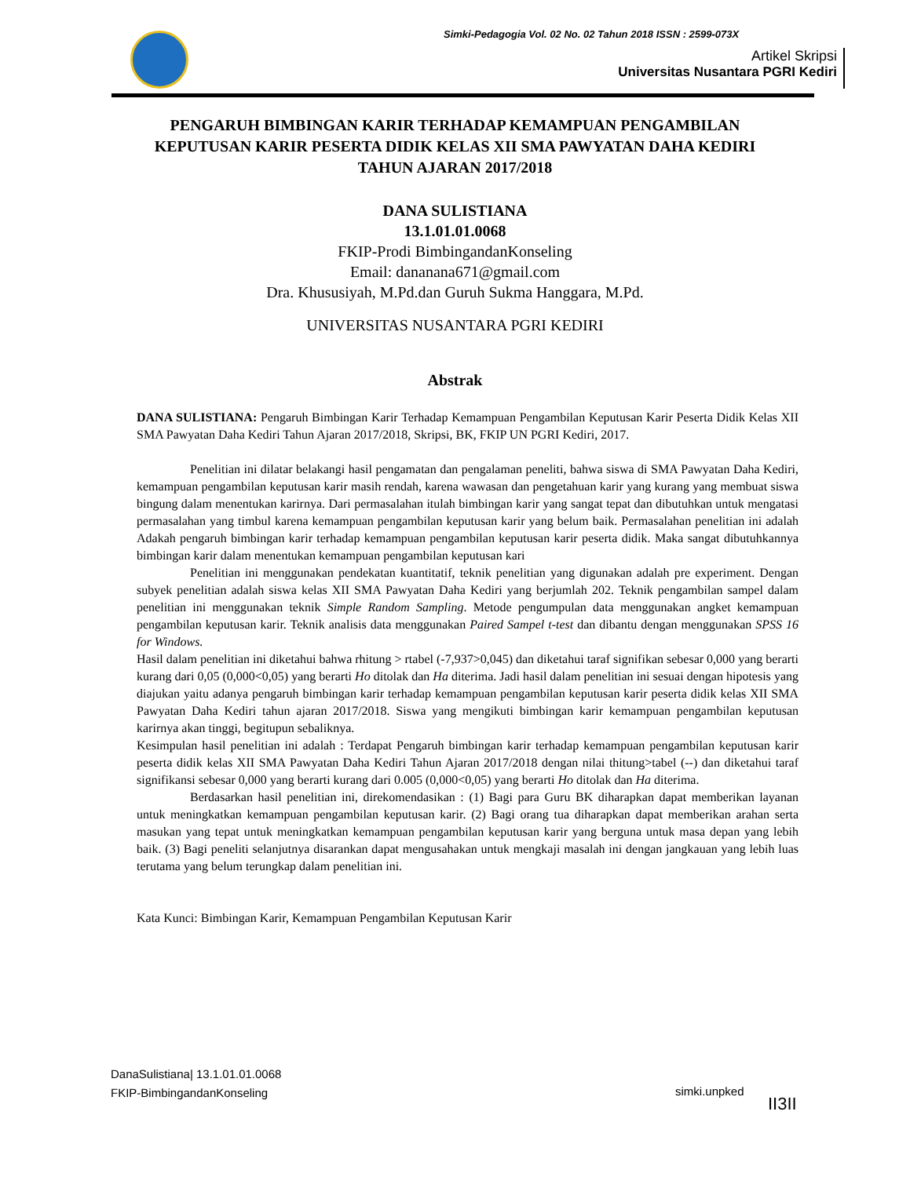Simki-Pedagogia Vol. 02 No. 02 Tahun 2018 ISSN : 2599-073X
Artikel Skripsi
Universitas Nusantara PGRI Kediri
PENGARUH BIMBINGAN KARIR TERHADAP KEMAMPUAN PENGAMBILAN KEPUTUSAN KARIR PESERTA DIDIK KELAS XII SMA PAWYATAN DAHA KEDIRI TAHUN AJARAN 2017/2018
DANA SULISTIANA
13.1.01.01.0068
FKIP-Prodi BimbingandanKonseling
Email: danananа671@gmail.com
Dra. Khususiyah, M.Pd.dan Guruh Sukma Hanggara, M.Pd.
UNIVERSITAS NUSANTARA PGRI KEDIRI
Abstrak
DANA SULISTIANA: Pengaruh Bimbingan Karir Terhadap Kemampuan Pengambilan Keputusan Karir Peserta Didik Kelas XII SMA Pawyatan Daha Kediri Tahun Ajaran 2017/2018, Skripsi, BK, FKIP UN PGRI Kediri, 2017.
Penelitian ini dilatar belakangi hasil pengamatan dan pengalaman peneliti, bahwa siswa di SMA Pawyatan Daha Kediri, kemampuan pengambilan keputusan karir masih rendah, karena wawasan dan pengetahuan karir yang kurang yang membuat siswa bingung dalam menentukan karirnya. Dari permasalahan itulah bimbingan karir yang sangat tepat dan dibutuhkan untuk mengatasi permasalahan yang timbul karena kemampuan pengambilan keputusan karir yang belum baik. Permasalahan penelitian ini adalah Adakah pengaruh bimbingan karir terhadap kemampuan pengambilan keputusan karir peserta didik. Maka sangat dibutuhkannya bimbingan karir dalam menentukan kemampuan pengambilan keputusan kari
Penelitian ini menggunakan pendekatan kuantitatif, teknik penelitian yang digunakan adalah pre experiment. Dengan subyek penelitian adalah siswa kelas XII SMA Pawyatan Daha Kediri yang berjumlah 202. Teknik pengambilan sampel dalam penelitian ini menggunakan teknik Simple Random Sampling. Metode pengumpulan data menggunakan angket kemampuan pengambilan keputusan karir. Teknik analisis data menggunakan Paired Sampel t-test dan dibantu dengan menggunakan SPSS 16 for Windows.
Hasil dalam penelitian ini diketahui bahwa rhitung > rtabel (-7,937>0,045) dan diketahui taraf signifikan sebesar 0,000 yang berarti kurang dari 0,05 (0,000<0,05) yang berarti Ho ditolak dan Ha diterima. Jadi hasil dalam penelitian ini sesuai dengan hipotesis yang diajukan yaitu adanya pengaruh bimbingan karir terhadap kemampuan pengambilan keputusan karir peserta didik kelas XII SMA Pawyatan Daha Kediri tahun ajaran 2017/2018. Siswa yang mengikuti bimbingan karir kemampuan pengambilan keputusan karirnya akan tinggi, begitupun sebaliknya.
Kesimpulan hasil penelitian ini adalah : Terdapat Pengaruh bimbingan karir terhadap kemampuan pengambilan keputusan karir peserta didik kelas XII SMA Pawyatan Daha Kediri Tahun Ajaran 2017/2018 dengan nilai thitung>tabel (--) dan diketahui taraf signifikansi sebesar 0,000 yang berarti kurang dari 0.005 (0,000<0,05) yang berarti Ho ditolak dan Ha diterima.
Berdasarkan hasil penelitian ini, direkomendasikan : (1) Bagi para Guru BK diharapkan dapat memberikan layanan untuk meningkatkan kemampuan pengambilan keputusan karir. (2) Bagi orang tua diharapkan dapat memberikan arahan serta masukan yang tepat untuk meningkatkan kemampuan pengambilan keputusan karir yang berguna untuk masa depan yang lebih baik. (3) Bagi peneliti selanjutnya disarankan dapat mengusahakan untuk mengkaji masalah ini dengan jangkauan yang lebih luas terutama yang belum terungkap dalam penelitian ini.
Kata Kunci: Bimbingan Karir, Kemampuan Pengambilan Keputusan Karir
DanaSulistiana| 13.1.01.01.0068
FKIP-BimbingandanKonseling
simki.unpked
II3II